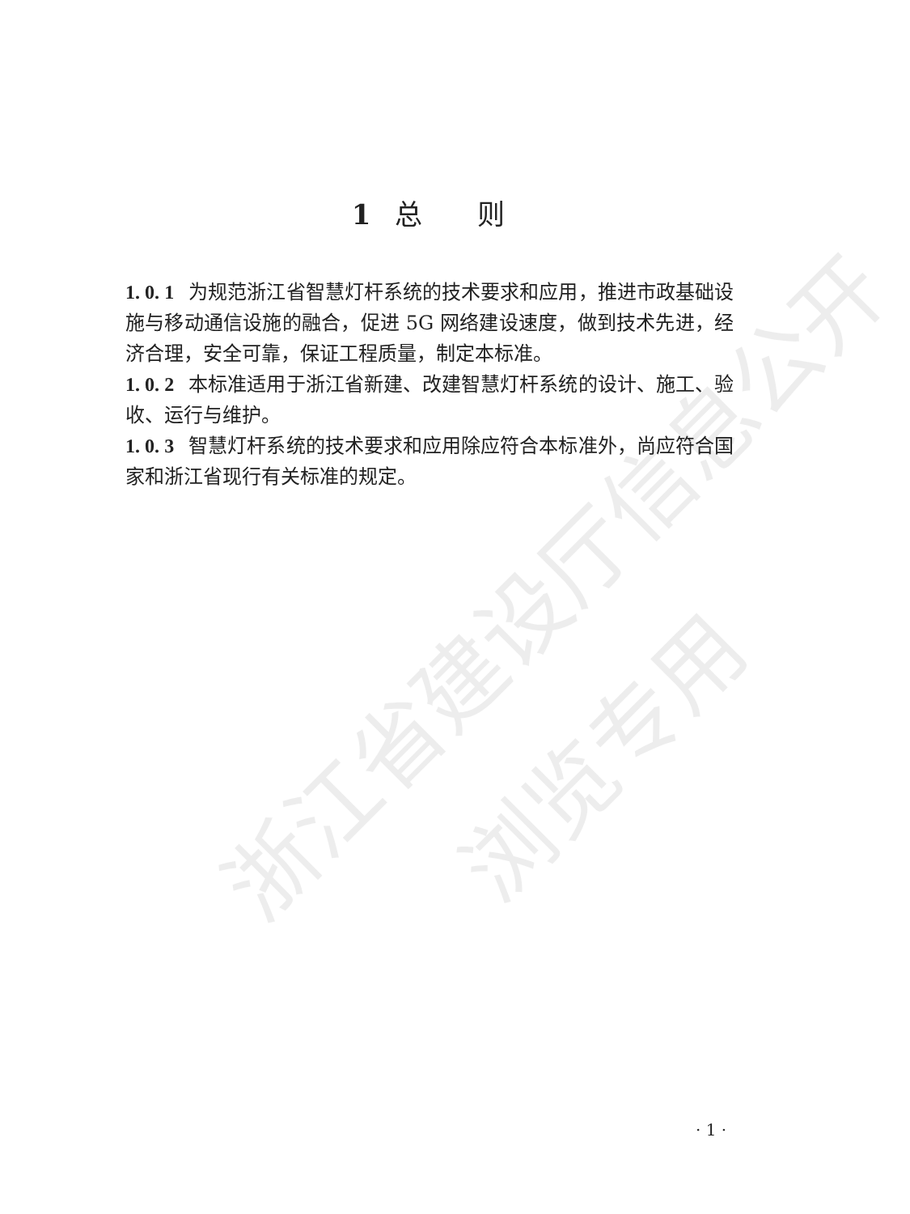浙江省建设厅信息公开
浏览专用
1 总　　则
1. 0. 1 为规范浙江省智慧灯杆系统的技术要求和应用，推进市政基础设施与移动通信设施的融合，促进 5G 网络建设速度，做到技术先进，经济合理，安全可靠，保证工程质量，制定本标准。
1. 0. 2 本标准适用于浙江省新建、改建智慧灯杆系统的设计、施工、验收、运行与维护。
1. 0. 3 智慧灯杆系统的技术要求和应用除应符合本标准外，尚应符合国家和浙江省现行有关标准的规定。
· 1 ·